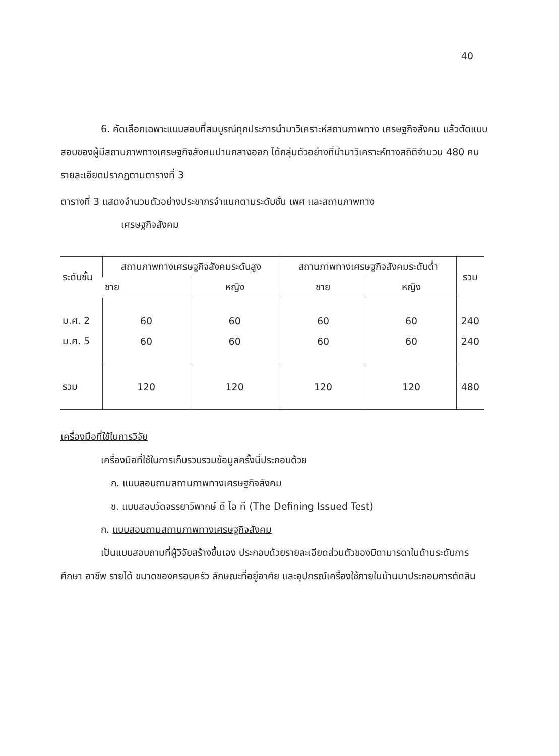40
6. คัดเลือกเฉพาะแบบสอบที่สมบูรณ์ทุกประการนำมาวิเคราะห์สถานภาพทาง เศรษฐกิจสังคม แล้วตัดแบบสอบของผู้มีสถานภาพทางเศรษฐกิจสังคมปานกลางออก ได้กลุ่มตัวอย่างที่นำมาวิเคราะห์ทางสถิติจำนวน 480 คน รายละเอียดปรากฏตามตารางที่ 3
ตารางที่ 3 แสดงจำนวนตัวอย่างประชากรจำแนกตามระดับชั้น เพศ และสถานภาพทาง
เศรษฐกิจสังคม
| ระดับชั้น | สถานภาพทางเศรษฐกิจสังคมระดับสูง | | สถานภาพทางเศรษฐกิจสังคมระดับต่ำ | | รวม |
| --- | --- | --- | --- | --- | --- |
| | ชาย | หญิง | ชาย | หญิง | |
| ม.ศ. 2 | 60 | 60 | 60 | 60 | 240 |
| ม.ศ. 5 | 60 | 60 | 60 | 60 | 240 |
| รวม | 120 | 120 | 120 | 120 | 480 |
เครื่องมือที่ใช้ในการวิจัย
เครื่องมือที่ใช้ในการเก็บรวบรวมข้อมูลครั้งนี้ประกอบด้วย
ก. แบบสอบถามสถานภาพทางเศรษฐกิจสังคม
ข. แบบสอบวัดจรรยาวิพากษ์ ดี ไอ ที (The Defining Issued Test)
ก. แบบสอบถามสถานภาพทางเศรษฐกิจสังคม
เป็นแบบสอบถามที่ผู้วิจัยสร้างขึ้นเอง ประกอบด้วยรายละเอียดส่วนตัวของบิดามารดาในด้านระดับการศึกษา อาชีพ รายได้ ขนาดของครอบครัว ลักษณะที่อยู่อาศัย และอุปกรณ์เครื่องใช้ภายในบ้านมาประกอบการตัดสิน